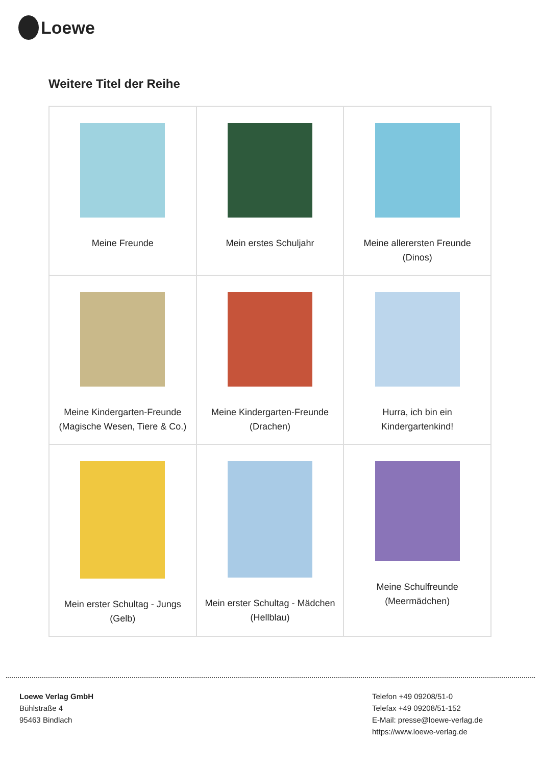Loewe
Weitere Titel der Reihe
| Meine Freunde | Mein erstes Schuljahr | Meine allerersten Freunde (Dinos) |
| Meine Kindergarten-Freunde (Magische Wesen, Tiere & Co.) | Meine Kindergarten-Freunde (Drachen) | Hurra, ich bin ein Kindergartenkind! |
| Mein erster Schultag - Jungs (Gelb) | Mein erster Schultag - Mädchen (Hellblau) | Meine Schulfreunde (Meermädchen) |
Loewe Verlag GmbH
Bühlstraße 4
95463 Bindlach
Telefon +49 09208/51-0
Telefax +49 09208/51-152
E-Mail: presse@loewe-verlag.de
https://www.loewe-verlag.de